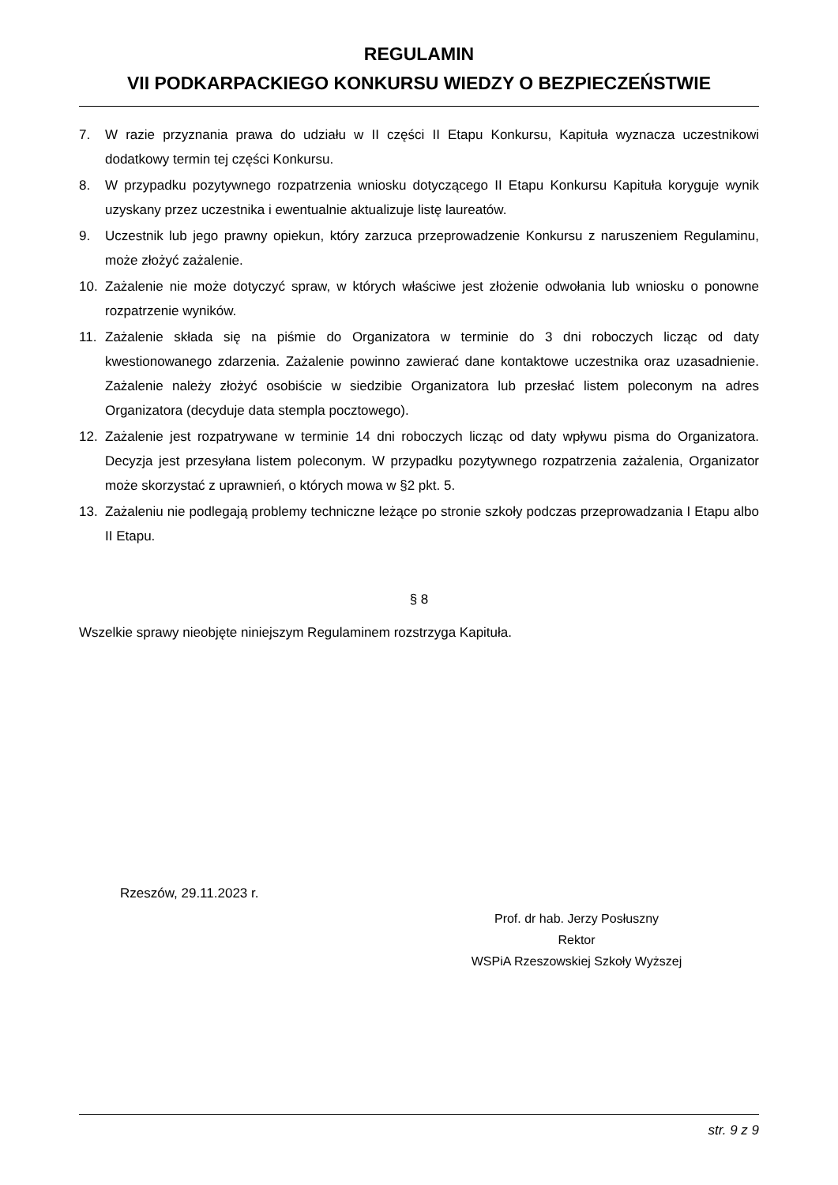REGULAMIN
VII PODKARPACKIEGO KONKURSU WIEDZY O BEZPIECZEŃSTWIE
7. W razie przyznania prawa do udziału w II części II Etapu Konkursu, Kapituła wyznacza uczestnikowi dodatkowy termin tej części Konkursu.
8. W przypadku pozytywnego rozpatrzenia wniosku dotyczącego II Etapu Konkursu Kapituła koryguje wynik uzyskany przez uczestnika i ewentualnie aktualizuje listę laureatów.
9. Uczestnik lub jego prawny opiekun, który zarzuca przeprowadzenie Konkursu z naruszeniem Regulaminu, może złożyć zażalenie.
10. Zażalenie nie może dotyczyć spraw, w których właściwe jest złożenie odwołania lub wniosku o ponowne rozpatrzenie wyników.
11. Zażalenie składa się na piśmie do Organizatora w terminie do 3 dni roboczych licząc od daty kwestionowanego zdarzenia. Zażalenie powinno zawierać dane kontaktowe uczestnika oraz uzasadnienie. Zażalenie należy złożyć osobiście w siedzibie Organizatora lub przesłać listem poleconym na adres Organizatora (decyduje data stempla pocztowego).
12. Zażalenie jest rozpatrywane w terminie 14 dni roboczych licząc od daty wpływu pisma do Organizatora. Decyzja jest przesyłana listem poleconym. W przypadku pozytywnego rozpatrzenia zażalenia, Organizator może skorzystać z uprawnień, o których mowa w §2 pkt. 5.
13. Zażaleniu nie podlegają problemy techniczne leżące po stronie szkoły podczas przeprowadzania I Etapu albo II Etapu.
§ 8
Wszelkie sprawy nieobjęte niniejszym Regulaminem rozstrzyga Kapituła.
Rzeszów, 29.11.2023 r.
Prof. dr hab. Jerzy Posłuszny
Rektor
WSPiA Rzeszowskiej Szkoły Wyższej
str. 9 z 9